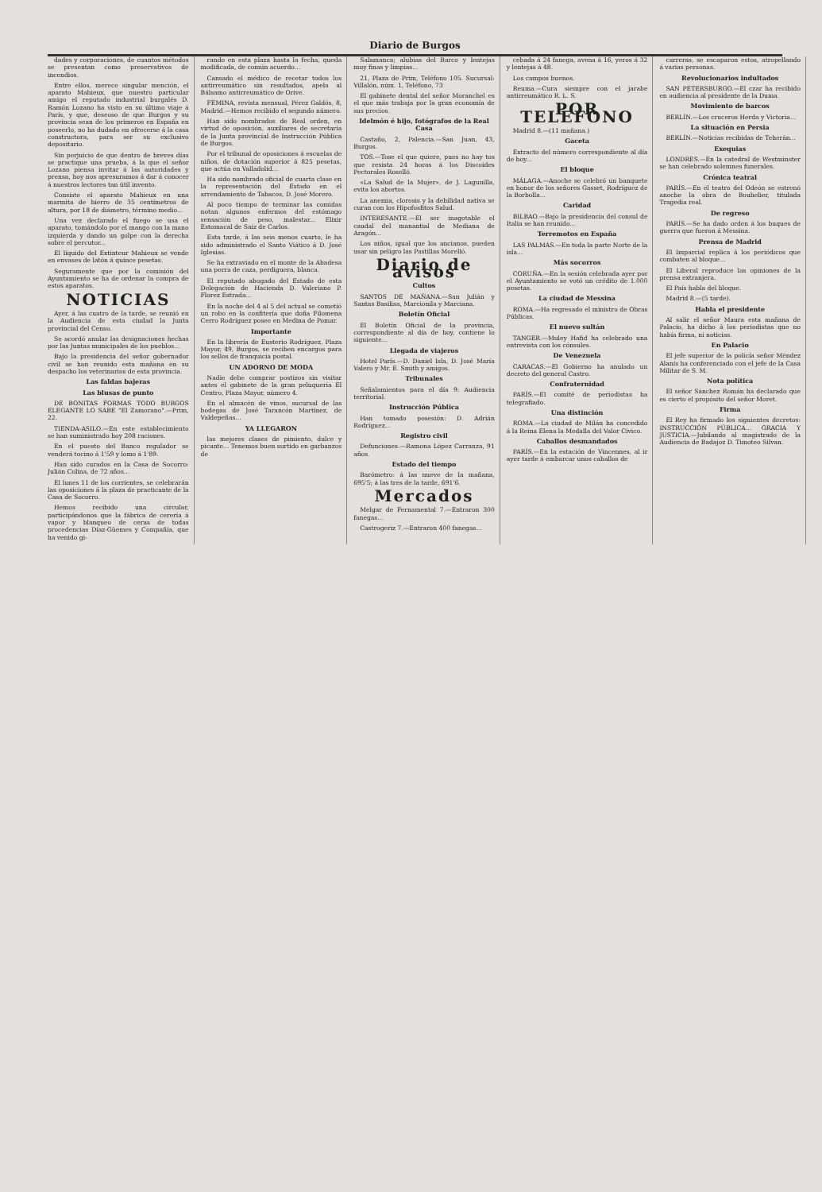Diario de Burgos
dades y corporaciones, de cuantos métodos se presentan como preservativos de incendios.
Entre ellos, merece singular mención, el aparato Mahieux, que nuestro particular amigo el reputado industrial burgalés D. Ramón Lozano ha visto en su último viaje á París, y que, deseoso de que Burgos y su provincia sean de los primeros en España en poseerlo, no ha dudado en ofrecerse á la casa constructora, para ser su exclusivo depositario.
Sin perjuicio de que dentro de breves días se practique una prueba, á la que el señor Lozano piensa invitar á las autoridades y prensa, hoy nos apresuramos á dar á conocer á nuestros lectores tan útil invento.
Consiste el aparato Mahieux en una marmita de hierro de 35 centímetros de altura, por 18 de diámetro, término medio...
Una vez declarado el fuego se usa el aparato, tomándolo por el mango con la mano izquierda y dando un golpe con la derecha sobre el percutor...
El líquido del Extinteur Mahieux se vende en envases de latón á quince pesetas.
Seguramente que por la comisión del Ayuntamiento se ha de ordenar la compra de estos aparatos.
NOTICIAS
Ayer, á las cuatro de la tarde, se reunió en la Audiencia de esta ciudad la Junta provincial del Censo.
Se acordó anular las designaciones hechas por las Juntas municipales de los pueblos...
Bajo la presidencia del señor gobernador civil se han reunido esta mañana en su despacho los veterinarios de esta provincia.
Las faldas bajeras
Las blusas de punto
DE BONITAS FORMAS TODO BURGOS ELEGANTE LO SABE "El Zamorano".—Prim, 22.
TIENDA-ASILO.—En este establecimiento se han suministrado hoy 208 raciones.
En el puesto del Banco regulador se venderá tocino á 1'59 y lomo á 1'89.
Han sido curados en la Casa de Socorro: Julián Colina, de 72 años...
El lunes 11 de los corrientes, se celebrarán las oposiciones á la plaza de practicante de la Casa de Socorro.
Hemos recibido una circular, participándonos que la fábrica de cerería á vapor y blanqueo de ceras de todas procedencias Díaz-Güemes y Compañía, que ha venido gi-
rando en esta plaza hasta la fecha, queda modificada, de común acuerdo...
Cansado el médico de recetar todos los antirreumático sin resultados, apela al Bálsamo antirreumático de Orive.
FEMINA, revista mensual, Pérez Galdós, 8, Madrid.—Hemos recibido el segundo número.
Han sido nombrados de Real orden, en virtud de oposición, auxiliares de secretaría de la Junta provincial de Instrucción Pública de Burgos.
Por el tribunal de oposiciones á escuelas de niños, de dotación superior á 825 pesetas, que actúa en Valladolid...
Ha sido nombrado oficial de cuarta clase en la representación del Estado en el arrendamiento de Tabacos, D. José Morero.
Al poco tiempo de terminar las comidas notan algunos enfermos del estómago sensación de peso, malestar... Elixir Estomacal de Saiz de Carlos.
Esta tarde, á las seis menos cuarto, le ha sido administrado el Santo Viático á D. José Iglesias.
Se ha extraviado en el monte de la Abadesa una perra de caza, perdiguera, blanca.
El reputado abogado del Estado de esta Delegación de Hacienda D. Valeriano P. Florez Estrada...
En la noche del 4 al 5 del actual se cometió un robo en la confitería que doña Filomena Cerro Rodríguez posee en Medina de Pomar.
Importante
En la librería de Eusterio Rodríguez, Plaza Mayor, 49, Burgos, se reciben encargos para los sellos de franquicia postal.
UN ADORNO DE MODA
Nadie debe comprar postizos sin visitar antes el gabinete de la gran peluquería El Centro, Plaza Mayor, número 4.
En el almacén de vinos, sucursal de las bodegas de José Tarancón Martínez, de Valdepeñas...
YA LLEGARON
las mejores clases de pimiento, dulce y picante... Tenemos buen surtido en garbanzos de
Salamanca; alubias del Barco y lentejas muy finas y limpias...
21, Plaza de Prim, Teléfono 105. Sucursal: Villalón, núm. 1, Teléfono, 73
El gabinete dental del señor Moranchel es el que más trabaja por la gran economía de sus precios.
Idelmón é hijo, fotógrafos de la Real Casa
Castaño, 2, Palencia.—San Juan, 43, Burgos.
TOS.—Tose el que quiere, pues no hay tos que resista 24 horas á los Discoides Pectorales Roselló.
«La Salud de la Mujer», de J. Lagunilla, evita los abortos.
La anemia, clorosis y la debilidad nativa se curan con los Hipofosfitos Salud.
INTERESANTE.—El ser inagotable el caudal del manantial de Mediana de Aragón...
Los niños, igual que los ancianos, pueden usar sin peligro las Pastillas Morelló.
Diario de avisos
Cultos
SANTOS DE MAÑANA.—San Julián y Santas Basilisa, Marcionila y Marciana.
Boletín Oficial
El Boletín Oficial de la provincia, correspondiente al día de hoy, contiene lo siguiente...
Llegada de viajeros
Hotel París.—D. Daniel Isla, D. José María Valero y Mr. E. Smith y amigos.
Tribunales
Señalamientos para el día 9: Audiencia territorial.
Instrucción Pública
Han tomado posesión: D. Adrián Rodríguez...
Registro civil
Defunciones.—Ramona López Carranza, 91 años.
Estado del tiempo
Barómetro: á las nueve de la mañana, 695'5; á las tres de la tarde, 691'6.
Mercados
Melgar de Fernamental 7.—Entraron 300 fanegas...
Castrogeriz 7.—Entraron 400 fanegas...
cebada á 24 fanega, avena á 16, yeros á 32 y lentejas á 48.
Los campos buenos.
Reuma.—Cura siempre con el jarabe antirreumático R. L. S.
POR TELEFONO
Madrid 8.—(11 mañana.)
Gaceta
Extracto del número correspondiente al día de hoy...
El bloque
MÁLAGA.—Anoche se celebró un banquete en honor de los señores Gasset, Rodríguez de la Borbolla...
Caridad
BILBAO.—Bajo la presidencia del consul de Italia se han reunido...
Terremotos en España
LAS PALMAS.—En toda la parte Norte de la isla...
Más socorros
CORUÑA.—En la sesión celebrada ayer por el Ayuntamiento se votó un crédito de 1.000 pesetas.
La ciudad de Messina
ROMA.—Ha regresado el ministro de Obras Públicas.
El nuevo sultán
TANGER.—Muley Hafid ha celebrado una entrevista con los cónsules.
De Venezuela
CARACAS.—El Gobierno ha anulado un decreto del general Castro.
Confraternidad
PARÍS.—El comité de periodistas ha telegrafiado.
Una distinción
ROMA.—La ciudad de Milán ha concedido á la Reina Elena la Medalla del Valor Cívico.
Caballos desmandados
PARÍS.—En la estación de Vincennes, al ir ayer tarde á embarcar unos caballos de
carreras, se escaparon estos, atropellando á varias personas.
Revolucionarios indultados
SAN PETERSBURGO.—El czar ha recibido en audiencia al presidente de la Duma.
Movimiento de barcos
BERLÍN.—Los cruceros Herda y Victoria...
La situación en Persia
BERLÍN.—Noticias recibidas de Teherán...
Exequias
LONDRES.—En la catedral de Westminster se han celebrado solemnes funerales.
Crónica teatral
PARÍS.—En el teatro del Odeón se estrenó anoche la obra de Bouhelier, titulada Tragedia real.
De regreso
PARÍS.—Se ha dado orden á los buques de guerra que fueron á Messina.
Prensa de Madrid
El Imparcial replica á los periódicos que combaten al bloque...
El Liberal reproduce las opiniones de la prensa extranjera.
El País habla del bloque.
Madrid 8.—(5 tarde).
Habla el presidente
Al salir el señor Maura esta mañana de Palacio, ha dicho á los periodistas que no había firma, ni noticias.
En Palacio
El jefe superior de la policía señor Méndez Alanís ha conferenciado con el jefe de la Casa Militar de S. M.
Nota política
El señor Sánchez Román ha declarado que es cierto el propósito del señor Moret.
Firma
El Rey ha firmado los siguientes decretos: INSTRUCCIÓN PÚBLICA... GRACIA Y JUSTICIA.—Jubilando al magistrado de la Audiencia de Badajoz D. Timoteo Silvan.